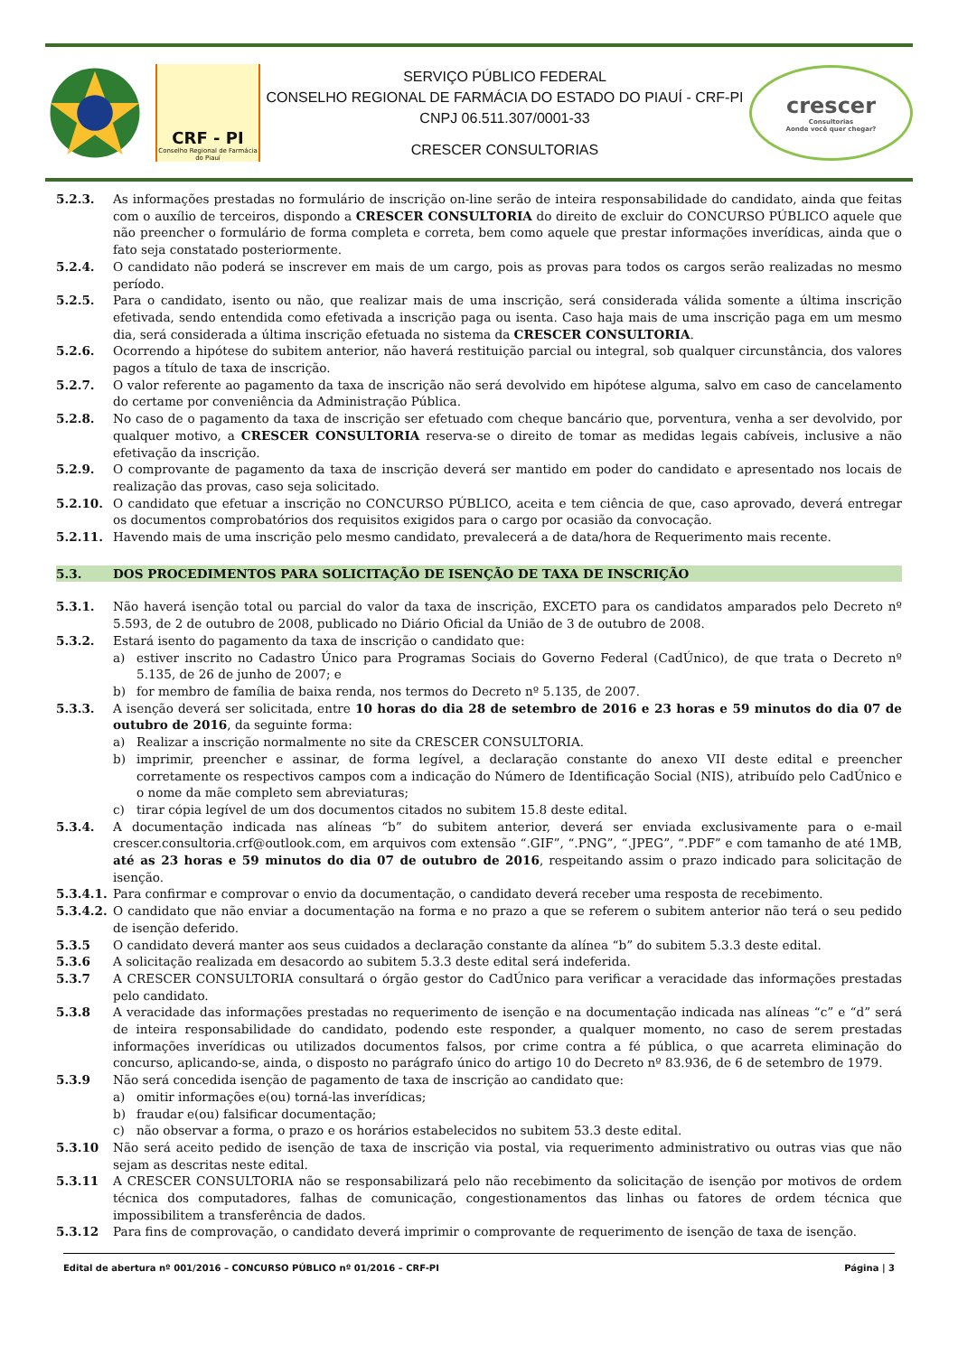CRF - PI
Conselho Regional de Farmácia do Piauí
SERVIÇO PÚBLICO FEDERAL
CONSELHO REGIONAL DE FARMÁCIA DO ESTADO DO PIAUÍ - CRF-PI
CNPJ 06.511.307/0001-33
CRESCER CONSULTORIAS
crescer
Consultorias
Aonde você quer chegar?
5.2.3. As informações prestadas no formulário de inscrição on-line serão de inteira responsabilidade do candidato, ainda que feitas com o auxílio de terceiros, dispondo a CRESCER CONSULTORIA do direito de excluir do CONCURSO PÚBLICO aquele que não preencher o formulário de forma completa e correta, bem como aquele que prestar informações inverídicas, ainda que o fato seja constatado posteriormente.
5.2.4. O candidato não poderá se inscrever em mais de um cargo, pois as provas para todos os cargos serão realizadas no mesmo período.
5.2.5. Para o candidato, isento ou não, que realizar mais de uma inscrição, será considerada válida somente a última inscrição efetivada, sendo entendida como efetivada a inscrição paga ou isenta. Caso haja mais de uma inscrição paga em um mesmo dia, será considerada a última inscrição efetuada no sistema da CRESCER CONSULTORIA.
5.2.6. Ocorrendo a hipótese do subitem anterior, não haverá restituição parcial ou integral, sob qualquer circunstância, dos valores pagos a título de taxa de inscrição.
5.2.7. O valor referente ao pagamento da taxa de inscrição não será devolvido em hipótese alguma, salvo em caso de cancelamento do certame por conveniência da Administração Pública.
5.2.8. No caso de o pagamento da taxa de inscrição ser efetuado com cheque bancário que, porventura, venha a ser devolvido, por qualquer motivo, a CRESCER CONSULTORIA reserva-se o direito de tomar as medidas legais cabíveis, inclusive a não efetivação da inscrição.
5.2.9. O comprovante de pagamento da taxa de inscrição deverá ser mantido em poder do candidato e apresentado nos locais de realização das provas, caso seja solicitado.
5.2.10. O candidato que efetuar a inscrição no CONCURSO PÚBLICO, aceita e tem ciência de que, caso aprovado, deverá entregar os documentos comprobatórios dos requisitos exigidos para o cargo por ocasião da convocação.
5.2.11. Havendo mais de uma inscrição pelo mesmo candidato, prevalecerá a de data/hora de Requerimento mais recente.
5.3. DOS PROCEDIMENTOS PARA SOLICITAÇÃO DE ISENÇÃO DE TAXA DE INSCRIÇÃO
5.3.1. Não haverá isenção total ou parcial do valor da taxa de inscrição, EXCETO para os candidatos amparados pelo Decreto nº 5.593, de 2 de outubro de 2008, publicado no Diário Oficial da União de 3 de outubro de 2008.
5.3.2. Estará isento do pagamento da taxa de inscrição o candidato que:
a) estiver inscrito no Cadastro Único para Programas Sociais do Governo Federal (CadÚnico), de que trata o Decreto nº 5.135, de 26 de junho de 2007; e
b) for membro de família de baixa renda, nos termos do Decreto nº 5.135, de 2007.
5.3.3. A isenção deverá ser solicitada, entre 10 horas do dia 28 de setembro de 2016 e 23 horas e 59 minutos do dia 07 de outubro de 2016, da seguinte forma:
a) Realizar a inscrição normalmente no site da CRESCER CONSULTORIA.
b) imprimir, preencher e assinar, de forma legível, a declaração constante do anexo VII deste edital e preencher corretamente os respectivos campos com a indicação do Número de Identificação Social (NIS), atribuído pelo CadÚnico e o nome da mãe completo sem abreviaturas;
c) tirar cópia legível de um dos documentos citados no subitem 15.8 deste edital.
5.3.4. A documentação indicada nas alíneas “b” do subitem anterior, deverá ser enviada exclusivamente para o e-mail crescer.consultoria.crf@outlook.com, em arquivos com extensão “.GIF”, “.PNG”, “.JPEG”, “.PDF” e com tamanho de até 1MB, até as 23 horas e 59 minutos do dia 07 de outubro de 2016, respeitando assim o prazo indicado para solicitação de isenção.
5.3.4.1. Para confirmar e comprovar o envio da documentação, o candidato deverá receber uma resposta de recebimento.
5.3.4.2. O candidato que não enviar a documentação na forma e no prazo a que se referem o subitem anterior não terá o seu pedido de isenção deferido.
5.3.5 O candidato deverá manter aos seus cuidados a declaração constante da alínea “b” do subitem 5.3.3 deste edital.
5.3.6 A solicitação realizada em desacordo ao subitem 5.3.3 deste edital será indeferida.
5.3.7 A CRESCER CONSULTORIA consultará o órgão gestor do CadÚnico para verificar a veracidade das informações prestadas pelo candidato.
5.3.8 A veracidade das informações prestadas no requerimento de isenção e na documentação indicada nas alíneas “c” e “d” será de inteira responsabilidade do candidato, podendo este responder, a qualquer momento, no caso de serem prestadas informações inverídicas ou utilizados documentos falsos, por crime contra a fé pública, o que acarreta eliminação do concurso, aplicando-se, ainda, o disposto no parágrafo único do artigo 10 do Decreto nº 83.936, de 6 de setembro de 1979.
5.3.9 Não será concedida isenção de pagamento de taxa de inscrição ao candidato que:
a) omitir informações e(ou) torná-las inverídicas;
b) fraudar e(ou) falsificar documentação;
c) não observar a forma, o prazo e os horários estabelecidos no subitem 53.3 deste edital.
5.3.10 Não será aceito pedido de isenção de taxa de inscrição via postal, via requerimento administrativo ou outras vias que não sejam as descritas neste edital.
5.3.11 A CRESCER CONSULTORIA não se responsabilizará pelo não recebimento da solicitação de isenção por motivos de ordem técnica dos computadores, falhas de comunicação, congestionamentos das linhas ou fatores de ordem técnica que impossibilitem a transferência de dados.
5.3.12 Para fins de comprovação, o candidato deverá imprimir o comprovante de requerimento de isenção de taxa de isenção.
Edital de abertura nº 001/2016 – CONCURSO PÚBLICO nº 01/2016 – CRF-PI Página | 3